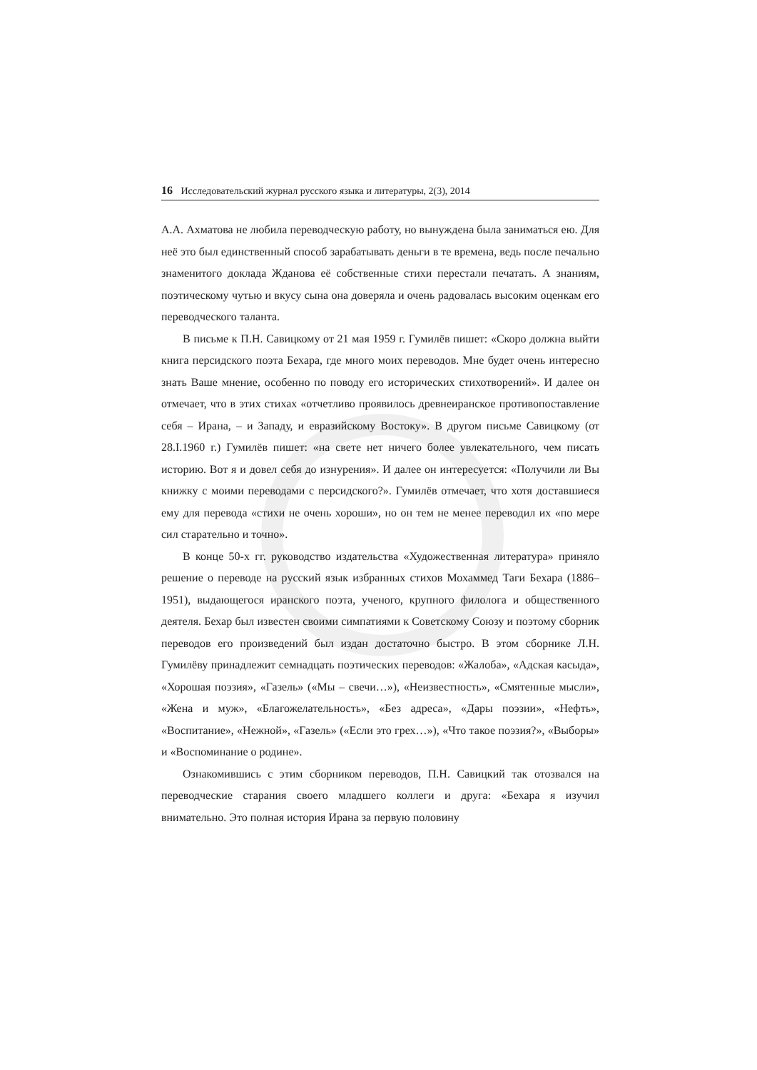16 Исследовательский журнал русского языка и литературы, 2(3), 2014
А.А. Ахматова не любила переводческую работу, но вынуждена была заниматься ею. Для неё это был единственный способ зарабатывать деньги в те времена, ведь после печально знаменитого доклада Жданова её собственные стихи перестали печатать. А знаниям, поэтическому чутью и вкусу сына она доверяла и очень радовалась высоким оценкам его переводческого таланта.
В письме к П.Н. Савицкому от 21 мая 1959 г. Гумилёв пишет: «Скоро должна выйти книга персидского поэта Бехара, где много моих переводов. Мне будет очень интересно знать Ваше мнение, особенно по поводу его исторических стихотворений». И далее он отмечает, что в этих стихах «отчетливо проявилось древнеиранское противопоставление себя – Ирана, – и Западу, и евразийскому Востоку». В другом письме Савицкому (от 28.I.1960 г.) Гумилёв пишет: «на свете нет ничего более увлекательного, чем писать историю. Вот я и довел себя до изнурения». И далее он интересуется: «Получили ли Вы книжку с моими переводами с персидского?». Гумилёв отмечает, что хотя доставшиеся ему для перевода «стихи не очень хороши», но он тем не менее переводил их «по мере сил старательно и точно».
В конце 50-х гг. руководство издательства «Художественная литература» приняло решение о переводе на русский язык избранных стихов Мохаммед Таги Бехара (1886–1951), выдающегося иранского поэта, ученого, крупного филолога и общественного деятеля. Бехар был известен своими симпатиями к Советскому Союзу и поэтому сборник переводов его произведений был издан достаточно быстро. В этом сборнике Л.Н. Гумилёву принадлежит семнадцать поэтических переводов: «Жалоба», «Адская касыда», «Хорошая поэзия», «Газель» («Мы – свечи…»), «Неизвестность», «Смятенные мысли», «Жена и муж», «Благожелательность», «Без адреса», «Дары поэзии», «Нефть», «Воспитание», «Нежной», «Газель» («Если это грех…»), «Что такое поэзия?», «Выборы» и «Воспоминание о родине».
Ознакомившись с этим сборником переводов, П.Н. Савицкий так отозвался на переводческие старания своего младшего коллеги и друга: «Бехара я изучил внимательно. Это полная история Ирана за первую половину